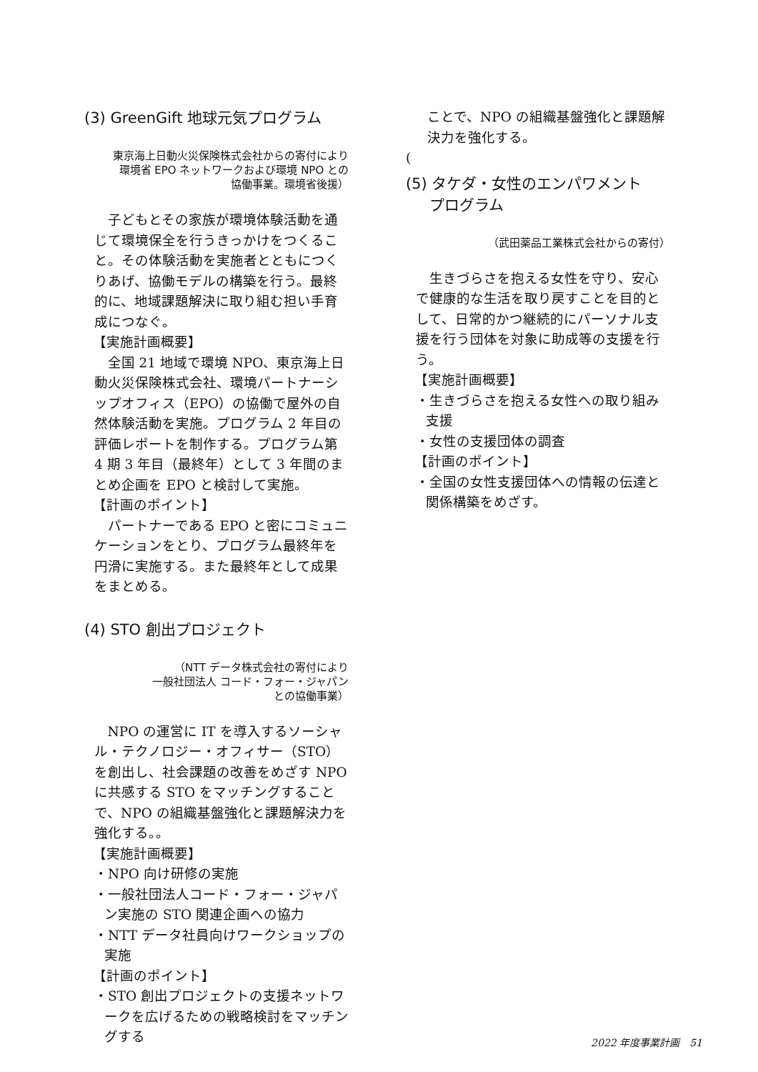(3) GreenGift 地球元気プログラム
東京海上日動火災保険株式会社からの寄付により
環境省 EPO ネットワークおよび環境 NPO との
協働事業。環境省後援）
子どもとその家族が環境体験活動を通じて環境保全を行うきっかけをつくること。その体験活動を実施者とともにつくりあげ、協働モデルの構築を行う。最終的に、地域課題解決に取り組む担い手育成につなぐ。
【実施計画概要】
全国 21 地域で環境 NPO、東京海上日動火災保険株式会社、環境パートナーシップオフィス（EPO）の協働で屋外の自然体験活動を実施。プログラム 2 年目の評価レポートを制作する。プログラム第 4 期 3 年目（最終年）として 3 年間のまとめ企画を EPO と検討して実施。
【計画のポイント】
パートナーである EPO と密にコミュニケーションをとり、プログラム最終年を円滑に実施する。また最終年として成果をまとめる。
(4) STO 創出プロジェクト
（NTT データ株式会社の寄付により
一般社団法人 コード・フォー・ジャパン
との協働事業）
NPO の運営に IT を導入するソーシャル・テクノロジー・オフィサー（STO）を創出し、社会課題の改善をめざす NPO に共感する STO をマッチングすることで、NPO の組織基盤強化と課題解決力を強化する。。
【実施計画概要】
・NPO 向け研修の実施
・一般社団法人コード・フォー・ジャパン実施の STO 関連企画への協力
・NTT データ社員向けワークショップの実施
【計画のポイント】
・STO 創出プロジェクトの支援ネットワークを広げるための戦略検討をマッチングする
ことで、NPO の組織基盤強化と課題解決力を強化する。
(
(5) タケダ・女性のエンパワメント
プログラム
（武田薬品工業株式会社からの寄付）
生きづらさを抱える女性を守り、安心で健康的な生活を取り戻すことを目的として、日常的かつ継続的にパーソナル支援を行う団体を対象に助成等の支援を行う。
【実施計画概要】
・生きづらさを抱える女性への取り組み支援
・女性の支援団体の調査
【計画のポイント】
・全国の女性支援団体への情報の伝達と関係構築をめざす。
2022 年度事業計画　51